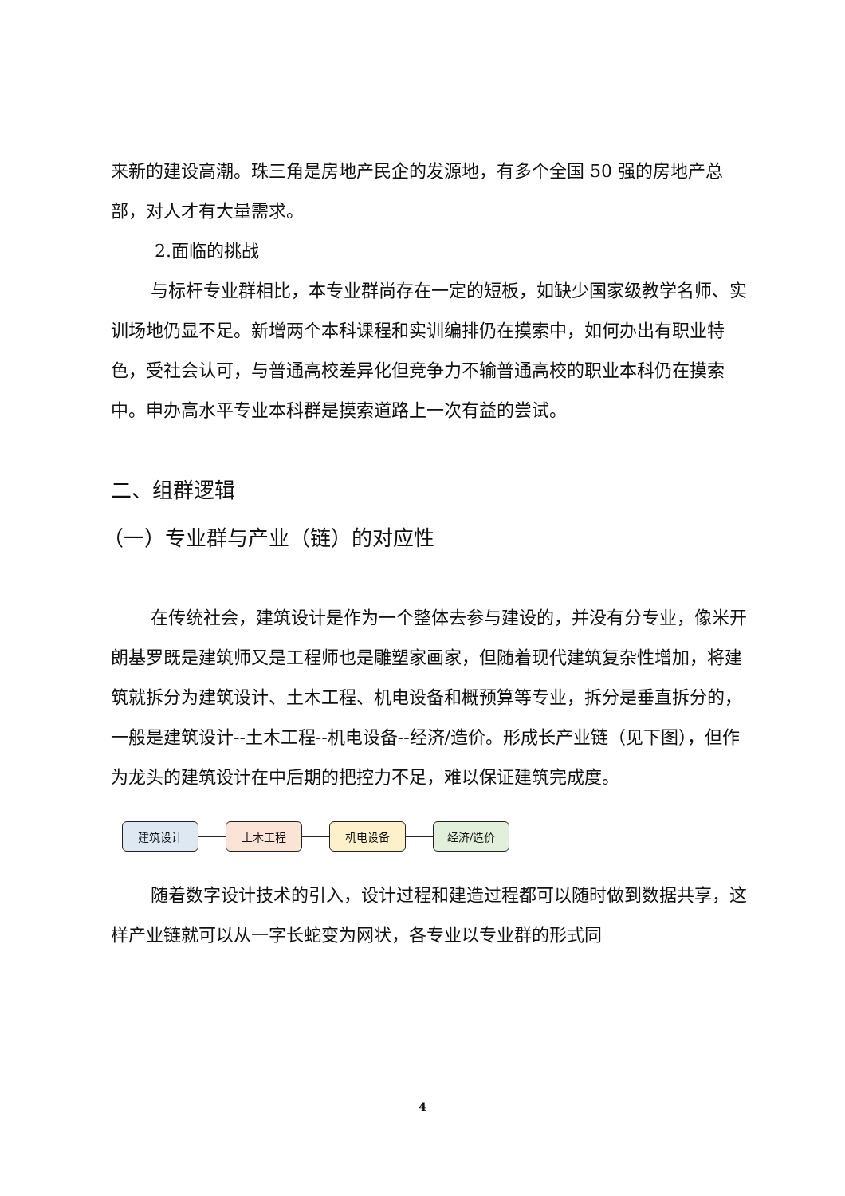来新的建设高潮。珠三角是房地产民企的发源地，有多个全国 50 强的房地产总部，对人才有大量需求。
2.面临的挑战
与标杆专业群相比，本专业群尚存在一定的短板，如缺少国家级教学名师、实训场地仍显不足。新增两个本科课程和实训编排仍在摸索中，如何办出有职业特色，受社会认可，与普通高校差异化但竞争力不输普通高校的职业本科仍在摸索中。申办高水平专业本科群是摸索道路上一次有益的尝试。
二、组群逻辑
（一）专业群与产业（链）的对应性
在传统社会，建筑设计是作为一个整体去参与建设的，并没有分专业，像米开朗基罗既是建筑师又是工程师也是雕塑家画家，但随着现代建筑复杂性增加，将建筑就拆分为建筑设计、土木工程、机电设备和概预算等专业，拆分是垂直拆分的，一般是建筑设计--土木工程--机电设备--经济/造价。形成长产业链（见下图），但作为龙头的建筑设计在中后期的把控力不足，难以保证建筑完成度。
建筑设计 土木工程 机电设备 经济/造价
随着数字设计技术的引入，设计过程和建造过程都可以随时做到数据共享，这样产业链就可以从一字长蛇变为网状，各专业以专业群的形式同
4